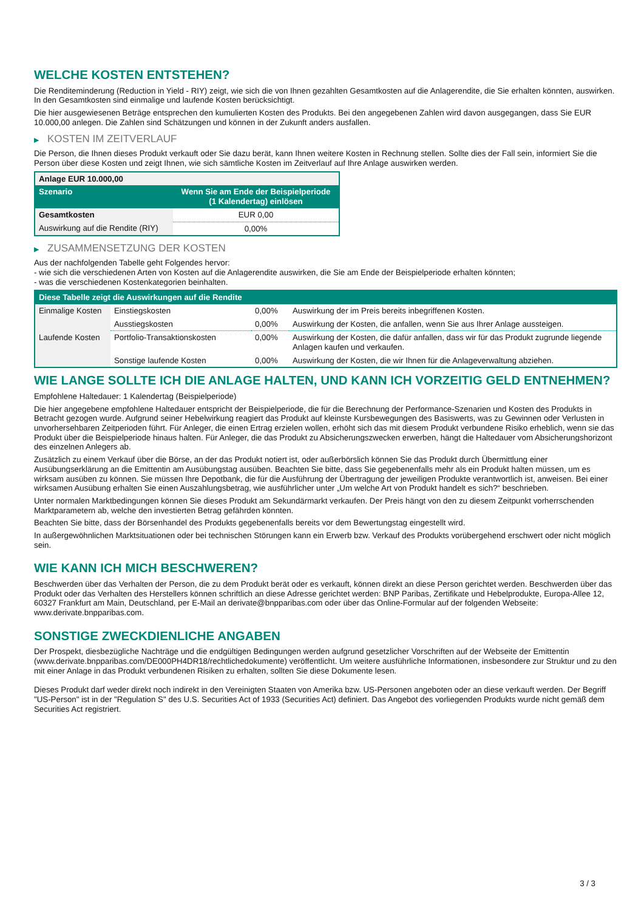WELCHE KOSTEN ENTSTEHEN?
Die Renditeminderung (Reduction in Yield - RIY) zeigt, wie sich die von Ihnen gezahlten Gesamtkosten auf die Anlagerendite, die Sie erhalten könnten, auswirken. In den Gesamtkosten sind einmalige und laufende Kosten berücksichtigt.
Die hier ausgewiesenen Beträge entsprechen den kumulierten Kosten des Produkts. Bei den angegebenen Zahlen wird davon ausgegangen, dass Sie EUR 10.000,00 anlegen. Die Zahlen sind Schätzungen und können in der Zukunft anders ausfallen.
▶ KOSTEN IM ZEITVERLAUF
Die Person, die Ihnen dieses Produkt verkauft oder Sie dazu berät, kann Ihnen weitere Kosten in Rechnung stellen. Sollte dies der Fall sein, informiert Sie die Person über diese Kosten und zeigt Ihnen, wie sich sämtliche Kosten im Zeitverlauf auf Ihre Anlage auswirken werden.
| Anlage EUR 10.000,00 | |
| --- | --- |
| Szenario | Wenn Sie am Ende der Beispielperiode (1 Kalendertag) einlösen |
| Gesamtkosten | EUR 0,00 |
| Auswirkung auf die Rendite (RIY) | 0,00% |
▶ ZUSAMMENSETZUNG DER KOSTEN
Aus der nachfolgenden Tabelle geht Folgendes hervor:
- wie sich die verschiedenen Arten von Kosten auf die Anlagerendite auswirken, die Sie am Ende der Beispielperiode erhalten könnten;
- was die verschiedenen Kostenkategorien beinhalten.
| Diese Tabelle zeigt die Auswirkungen auf die Rendite | | | |
| --- | --- | --- | --- |
| Einmalige Kosten | Einstiegskosten | 0,00% | Auswirkung der im Preis bereits inbegriffenen Kosten. |
| | Ausstiegskosten | 0,00% | Auswirkung der Kosten, die anfallen, wenn Sie aus Ihrer Anlage aussteigen. |
| Laufende Kosten | Portfolio-Transaktionskosten | 0,00% | Auswirkung der Kosten, die dafür anfallen, dass wir für das Produkt zugrunde liegende Anlagen kaufen und verkaufen. |
| | Sonstige laufende Kosten | 0,00% | Auswirkung der Kosten, die wir Ihnen für die Anlageverwaltung abziehen. |
WIE LANGE SOLLTE ICH DIE ANLAGE HALTEN, UND KANN ICH VORZEITIG GELD ENTNEHMEN?
Empfohlene Haltedauer: 1 Kalendertag (Beispielperiode)
Die hier angegebene empfohlene Haltedauer entspricht der Beispielperiode, die für die Berechnung der Performance-Szenarien und Kosten des Produkts in Betracht gezogen wurde. Aufgrund seiner Hebelwirkung reagiert das Produkt auf kleinste Kursbewegungen des Basiswerts, was zu Gewinnen oder Verlusten in unvorhersehbaren Zeitperioden führt. Für Anleger, die einen Ertrag erzielen wollen, erhöht sich das mit diesem Produkt verbundene Risiko erheblich, wenn sie das Produkt über die Beispielperiode hinaus halten. Für Anleger, die das Produkt zu Absicherungszwecken erwerben, hängt die Haltedauer vom Absicherungshorizont des einzelnen Anlegers ab.
Zusätzlich zu einem Verkauf über die Börse, an der das Produkt notiert ist, oder außerbörslich können Sie das Produkt durch Übermittlung einer Ausübungserklärung an die Emittentin am Ausübungstag ausüben. Beachten Sie bitte, dass Sie gegebenenfalls mehr als ein Produkt halten müssen, um es wirksam ausüben zu können. Sie müssen Ihre Depotbank, die für die Ausführung der Übertragung der jeweiligen Produkte verantwortlich ist, anweisen. Bei einer wirksamen Ausübung erhalten Sie einen Auszahlungsbetrag, wie ausführlicher unter „Um welche Art von Produkt handelt es sich?“ beschrieben.
Unter normalen Marktbedingungen können Sie dieses Produkt am Sekundärmarkt verkaufen. Der Preis hängt von den zu diesem Zeitpunkt vorherrschenden Marktparametern ab, welche den investierten Betrag gefährden könnten.
Beachten Sie bitte, dass der Börsenhandel des Produkts gegebenenfalls bereits vor dem Bewertungstag eingestellt wird.
In außergewöhnlichen Marktsituationen oder bei technischen Störungen kann ein Erwerb bzw. Verkauf des Produkts vorübergehend erschwert oder nicht möglich sein.
WIE KANN ICH MICH BESCHWEREN?
Beschwerden über das Verhalten der Person, die zu dem Produkt berät oder es verkauft, können direkt an diese Person gerichtet werden. Beschwerden über das Produkt oder das Verhalten des Herstellers können schriftlich an diese Adresse gerichtet werden: BNP Paribas, Zertifikate und Hebelprodukte, Europa-Allee 12, 60327 Frankfurt am Main, Deutschland, per E-Mail an derivate@bnpparibas.com oder über das Online-Formular auf der folgenden Webseite: www.derivate.bnpparibas.com.
SONSTIGE ZWECKDIENLICHE ANGABEN
Der Prospekt, diesbezügliche Nachträge und die endgültigen Bedingungen werden aufgrund gesetzlicher Vorschriften auf der Webseite der Emittentin (www.derivate.bnpparibas.com/DE000PH4DR18/rechtlichedokumente) veröffentlicht. Um weitere ausführliche Informationen, insbesondere zur Struktur und zu den mit einer Anlage in das Produkt verbundenen Risiken zu erhalten, sollten Sie diese Dokumente lesen.
Dieses Produkt darf weder direkt noch indirekt in den Vereinigten Staaten von Amerika bzw. US-Personen angeboten oder an diese verkauft werden. Der Begriff "US-Person" ist in der "Regulation S" des U.S. Securities Act of 1933 (Securities Act) definiert. Das Angebot des vorliegenden Produkts wurde nicht gemäß dem Securities Act registriert.
3 / 3